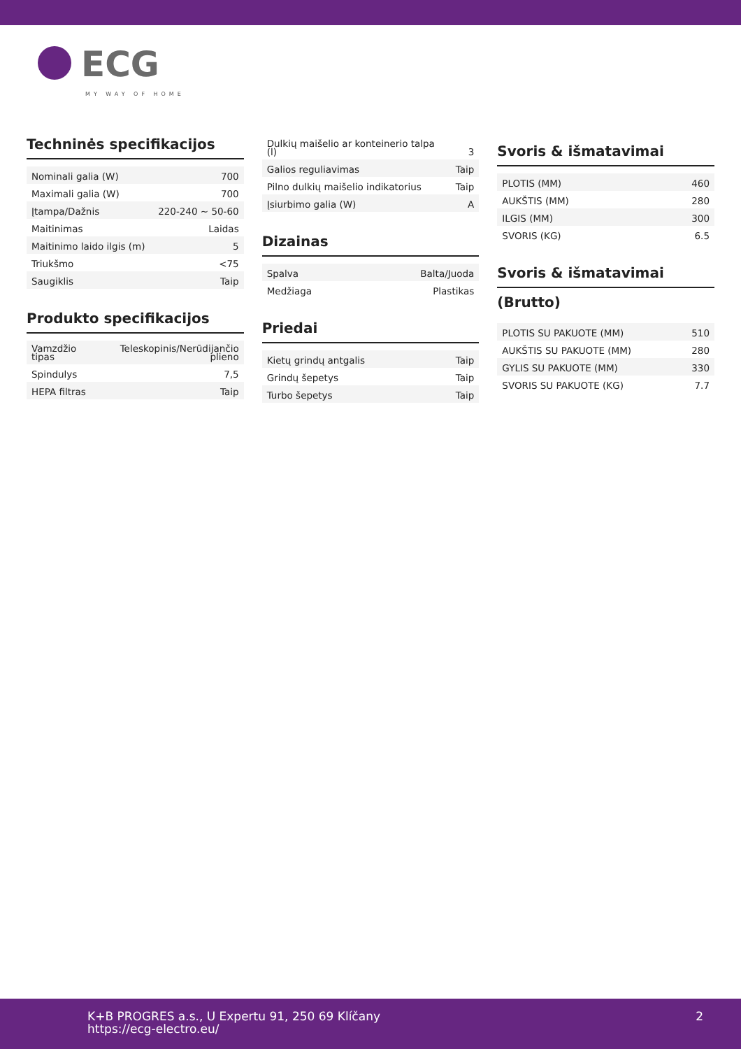ECG
MY WAY OF HOME
Techninės specifikacijos
| Nominali galia (W) | 700 |
| Maximali galia (W) | 700 |
| Įtampa/Dažnis | 220-240 ~ 50-60 |
| Maitinimas | Laidas |
| Maitinimo laido ilgis (m) | 5 |
| Triukšmo | <75 |
| Saugiklis | Taip |
Produkto specifikacijos
| Vamzdžio tipas | Teleskopinis/Nerūdijančio plieno |
| Spindulys | 7,5 |
| HEPA filtras | Taip |
| Dulkių maišelio ar konteinerio talpa (l) | 3 |
| Galios reguliavimas | Taip |
| Pilno dulkių maišelio indikatorius | Taip |
| Įsiurbimo galia (W) | A |
Dizainas
| Spalva | Balta/Juoda |
| Medžiaga | Plastikas |
Priedai
| Kietų grindų antgalis | Taip |
| Grindų šepetys | Taip |
| Turbo šepetys | Taip |
Svoris & išmatavimai
| PLOTIS (MM) | 460 |
| AUKŠTIS (MM) | 280 |
| ILGIS (MM) | 300 |
| SVORIS (KG) | 6.5 |
Svoris & išmatavimai
(Brutto)
| PLOTIS SU PAKUOTE (MM) | 510 |
| AUKŠTIS SU PAKUOTE (MM) | 280 |
| GYLIS SU PAKUOTE (MM) | 330 |
| SVORIS SU PAKUOTE (KG) | 7.7 |
K+B PROGRES a.s., U Expertu 91, 250 69 Klíčany
https://ecg-electro.eu/
2